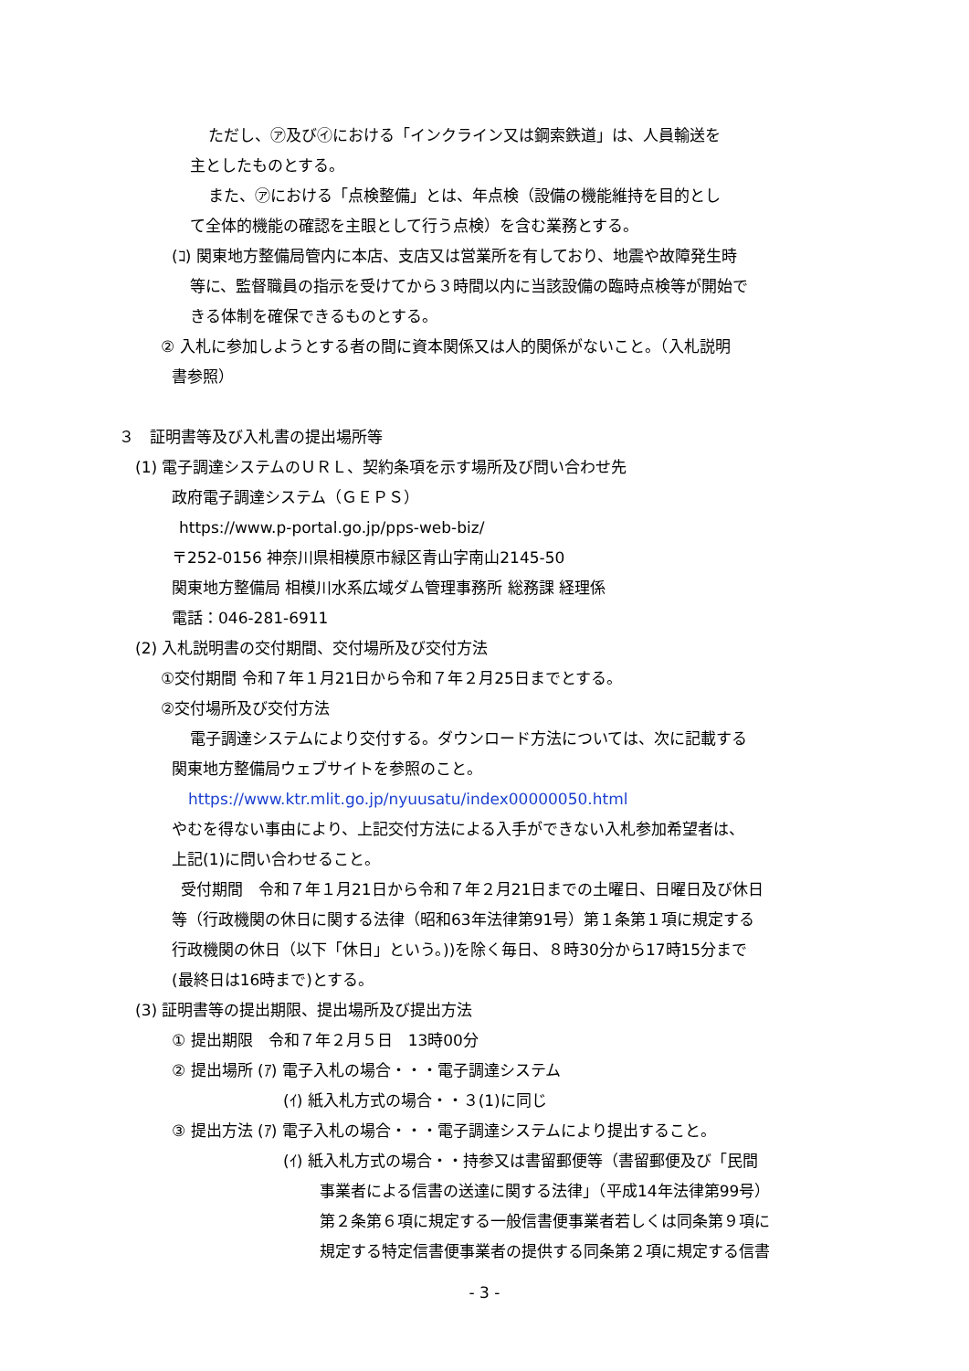ただし、㋐及び㋑における「インクライン又は鋼索鉄道」は、人員輸送を
主としたものとする。
また、㋐における「点検整備」とは、年点検（設備の機能維持を目的とし
て全体的機能の確認を主眼として行う点検）を含む業務とする。
(ｺ) 関東地方整備局管内に本店、支店又は営業所を有しており、地震や故障発生時
等に、監督職員の指示を受けてから３時間以内に当該設備の臨時点検等が開始で
きる体制を確保できるものとする。
② 入札に参加しようとする者の間に資本関係又は人的関係がないこと。（入札説明
書参照）
３　証明書等及び入札書の提出場所等
(1) 電子調達システムのＵＲＬ、契約条項を示す場所及び問い合わせ先
政府電子調達システム（ＧＥＰＳ）
https://www.p-portal.go.jp/pps-web-biz/
〒252-0156 神奈川県相模原市緑区青山字南山2145-50
関東地方整備局 相模川水系広域ダム管理事務所 総務課 経理係
電話：046-281-6911
(2) 入札説明書の交付期間、交付場所及び交付方法
①交付期間 令和７年１月21日から令和７年２月25日までとする。
②交付場所及び交付方法
電子調達システムにより交付する。ダウンロード方法については、次に記載する
関東地方整備局ウェブサイトを参照のこと。
https://www.ktr.mlit.go.jp/nyuusatu/index00000050.html
やむを得ない事由により、上記交付方法による入手ができない入札参加希望者は、
上記(1)に問い合わせること。
受付期間　令和７年１月21日から令和７年２月21日までの土曜日、日曜日及び休日
等（行政機関の休日に関する法律（昭和63年法律第91号）第１条第１項に規定する
行政機関の休日（以下「休日」という。))を除く毎日、８時30分から17時15分まで
(最終日は16時まで)とする。
(3) 証明書等の提出期限、提出場所及び提出方法
① 提出期限　令和７年２月５日　13時00分
② 提出場所 (ｱ) 電子入札の場合・・・電子調達システム
(ｲ) 紙入札方式の場合・・３(1)に同じ
③ 提出方法 (ｱ) 電子入札の場合・・・電子調達システムにより提出すること。
(ｲ) 紙入札方式の場合・・持参又は書留郵便等（書留郵便及び「民間
事業者による信書の送達に関する法律」（平成14年法律第99号）
第２条第６項に規定する一般信書便事業者若しくは同条第９項に
規定する特定信書便事業者の提供する同条第２項に規定する信書
- 3 -